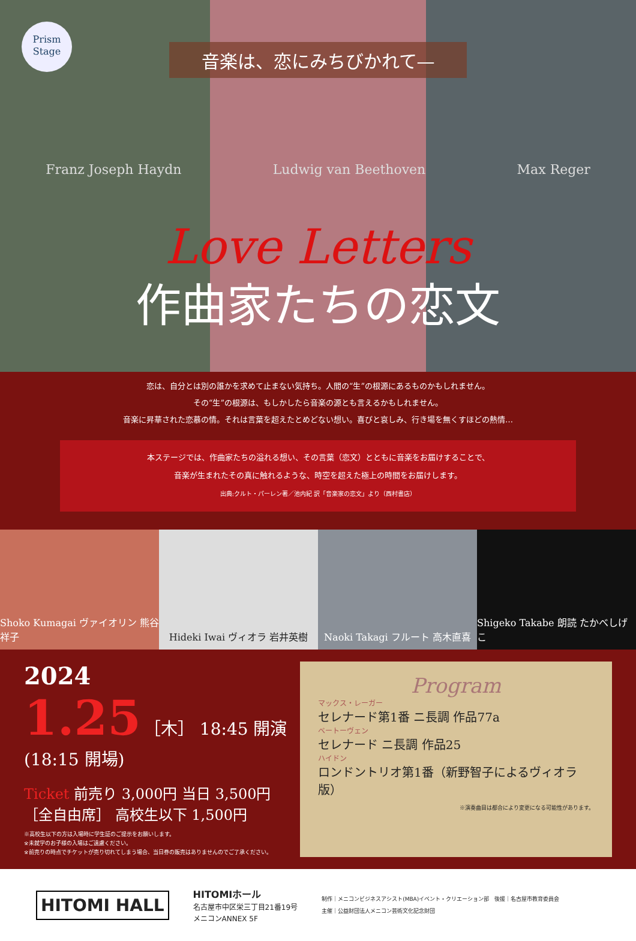Prism
Stage
音楽は、恋にみちびかれて—
Franz Joseph Haydn Ludwig van Beethoven Max Reger
Love Letters
作曲家たちの恋文
恋は、自分とは別の誰かを求めて止まない気持ち。人間の“生”の根源にあるものかもしれません。
その“生”の根源は、もしかしたら音楽の源とも言えるかもしれません。
音楽に昇華された恋慕の情。それは言葉を超えたとめどない想い。喜びと哀しみ、行き場を無くすほどの熱情…
本ステージでは、作曲家たちの溢れる想い、その言葉（恋文）とともに音楽をお届けすることで、
音楽が生まれたその真に触れるような、時空を超えた極上の時間をお届けします。
出典:クルト・パーレン著／池内紀 訳「音楽家の恋文」より（西村書店）
Shoko Kumagai ヴァイオリン 熊谷祥子
Hideki Iwai ヴィオラ 岩井英樹 Naoki Takagi フルート 高木直喜 Shigeko Takabe 朗読 たかべしげこ
2024
1.25 ［木］ 18:45 開演 (18:15 開場)
Ticket 前売り 3,000円 当日 3,500円
［全自由席］ 高校生以下 1,500円
※高校生以下の方は入場時に学生証のご提示をお願いします。
※未就学のお子様の入場はご遠慮ください。
※前売りの時点でチケットが売り切れてしまう場合、当日券の販売はありませんのでご了承ください。
Program
マックス・レーガー
セレナード第1番 ニ長調 作品77a
ベートーヴェン
セレナード ニ長調 作品25
ハイドン
ロンドントリオ第1番（新野智子によるヴィオラ版）
※演奏曲目は都合により変更になる可能性があります。
HITOMI HALL
HITOMIホール
名古屋市中区栄三丁目21番19号
メニコンANNEX 5F
制作｜メニコンビジネスアシスト(MBA)イベント・クリエーション部　後援｜名古屋市教育委員会
主催｜公益財団法人メニコン芸術文化記念財団